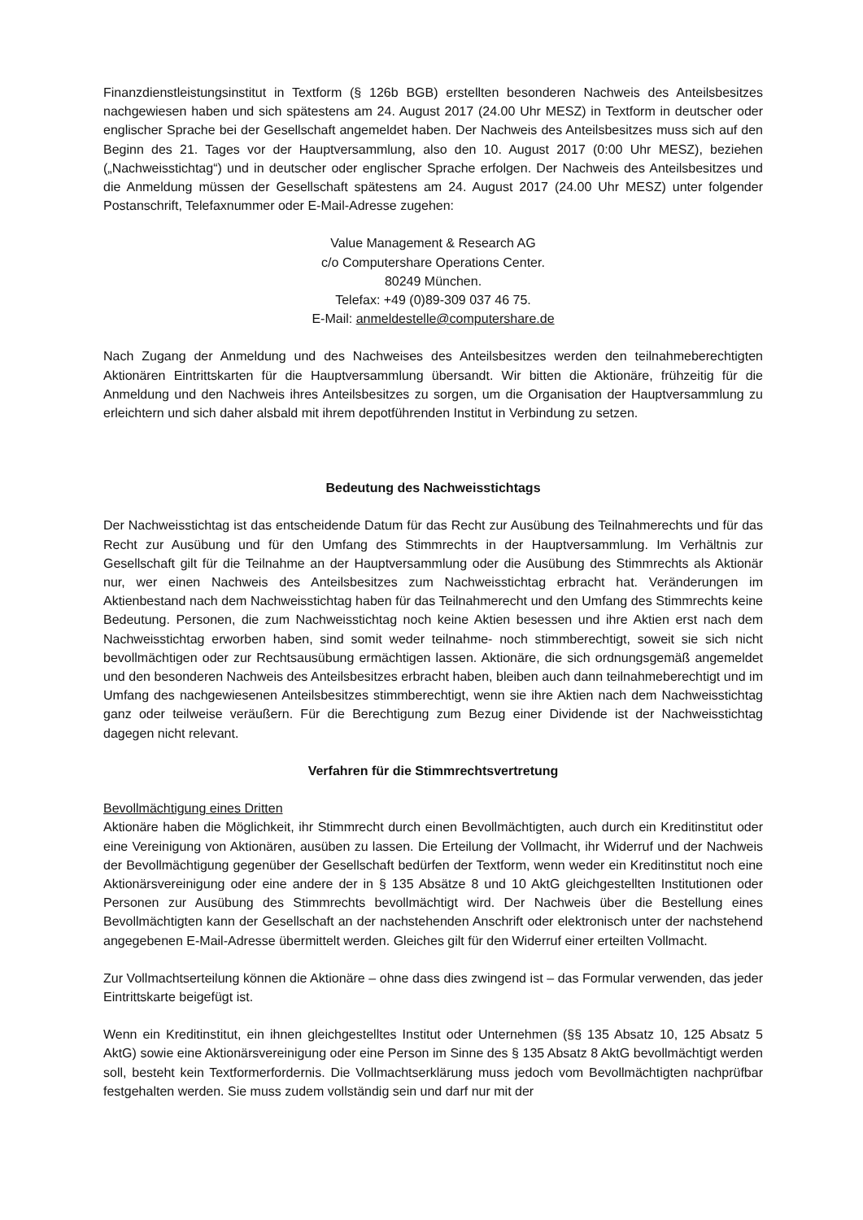Finanzdienstleistungsinstitut in Textform (§ 126b BGB) erstellten besonderen Nachweis des Anteilsbesitzes nachgewiesen haben und sich spätestens am 24. August 2017 (24.00 Uhr MESZ) in Textform in deutscher oder englischer Sprache bei der Gesellschaft angemeldet haben. Der Nachweis des Anteilsbesitzes muss sich auf den Beginn des 21. Tages vor der Hauptversammlung, also den 10. August 2017 (0:00 Uhr MESZ), beziehen („Nachweisstichtag“) und in deutscher oder englischer Sprache erfolgen. Der Nachweis des Anteilsbesitzes und die Anmeldung müssen der Gesellschaft spätestens am 24. August 2017 (24.00 Uhr MESZ) unter folgender Postanschrift, Telefaxnummer oder E-Mail-Adresse zugehen:
Value Management & Research AG
c/o Computershare Operations Center.
80249 München.
Telefax: +49 (0)89-309 037 46 75.
E-Mail: anmeldestelle@computershare.de
Nach Zugang der Anmeldung und des Nachweises des Anteilsbesitzes werden den teilnahmeberechtigten Aktionären Eintrittskarten für die Hauptversammlung übersandt. Wir bitten die Aktionäre, frühzeitig für die Anmeldung und den Nachweis ihres Anteilsbesitzes zu sorgen, um die Organisation der Hauptversammlung zu erleichtern und sich daher alsbald mit ihrem depotführenden Institut in Verbindung zu setzen.
Bedeutung des Nachweisstichtags
Der Nachweisstichtag ist das entscheidende Datum für das Recht zur Ausübung des Teilnahmerechts und für das Recht zur Ausübung und für den Umfang des Stimmrechts in der Hauptversammlung. Im Verhältnis zur Gesellschaft gilt für die Teilnahme an der Hauptversammlung oder die Ausübung des Stimmrechts als Aktionär nur, wer einen Nachweis des Anteilsbesitzes zum Nachweisstichtag erbracht hat. Veränderungen im Aktienbestand nach dem Nachweisstichtag haben für das Teilnahmerecht und den Umfang des Stimmrechts keine Bedeutung. Personen, die zum Nachweisstichtag noch keine Aktien besessen und ihre Aktien erst nach dem Nachweisstichtag erworben haben, sind somit weder teilnahme- noch stimmberechtigt, soweit sie sich nicht bevollmächtigen oder zur Rechtsausübung ermächtigen lassen. Aktionäre, die sich ordnungsgemäß angemeldet und den besonderen Nachweis des Anteilsbesitzes erbracht haben, bleiben auch dann teilnahmeberechtigt und im Umfang des nachgewiesenen Anteilsbesitzes stimmberechtigt, wenn sie ihre Aktien nach dem Nachweisstichtag ganz oder teilweise veräußern. Für die Berechtigung zum Bezug einer Dividende ist der Nachweisstichtag dagegen nicht relevant.
Verfahren für die Stimmrechtsvertretung
Bevollmächtigung eines Dritten
Aktionäre haben die Möglichkeit, ihr Stimmrecht durch einen Bevollmächtigten, auch durch ein Kreditinstitut oder eine Vereinigung von Aktionären, ausüben zu lassen. Die Erteilung der Vollmacht, ihr Widerruf und der Nachweis der Bevollmächtigung gegenüber der Gesellschaft bedürfen der Textform, wenn weder ein Kreditinstitut noch eine Aktionärsvereinigung oder eine andere der in § 135 Absätze 8 und 10 AktG gleichgestellten Institutionen oder Personen zur Ausübung des Stimmrechts bevollmächtigt wird. Der Nachweis über die Bestellung eines Bevollmächtigten kann der Gesellschaft an der nachstehenden Anschrift oder elektronisch unter der nachstehend angegebenen E-Mail-Adresse übermittelt werden. Gleiches gilt für den Widerruf einer erteilten Vollmacht.
Zur Vollmachtserteilung können die Aktionäre – ohne dass dies zwingend ist – das Formular verwenden, das jeder Eintrittskarte beigefügt ist.
Wenn ein Kreditinstitut, ein ihnen gleichgestelltes Institut oder Unternehmen (§§ 135 Absatz 10, 125 Absatz 5 AktG) sowie eine Aktionärsvereinigung oder eine Person im Sinne des § 135 Absatz 8 AktG bevollmächtigt werden soll, besteht kein Textformerfordernis. Die Vollmachtserklärung muss jedoch vom Bevollmächtigten nachprüfbar festgehalten werden. Sie muss zudem vollständig sein und darf nur mit der